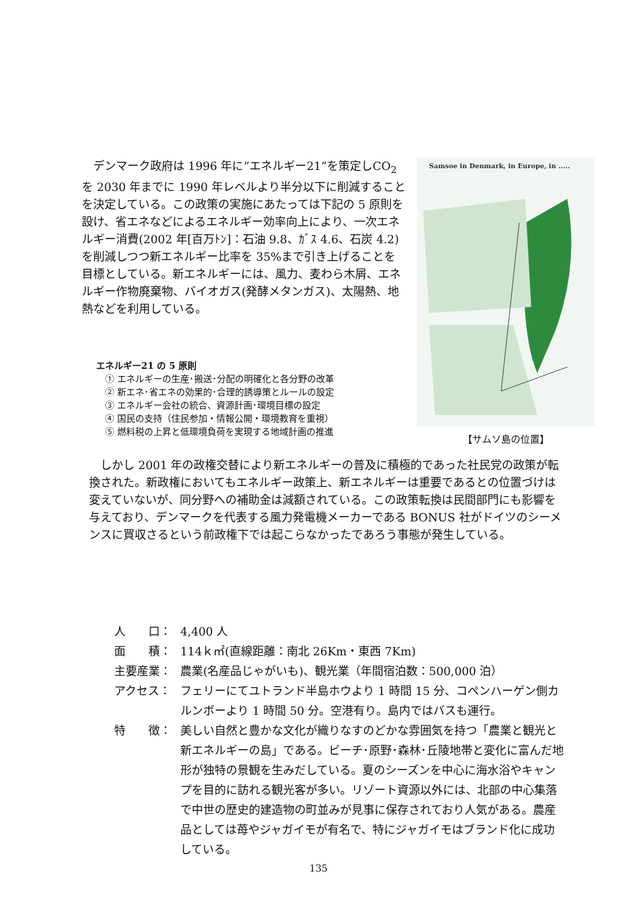デンマーク政府は 1996 年に”エネルギー21”を策定しCO<sub>2</sub>を 2030 年までに 1990 年レベルより半分以下に削減することを決定している。この政策の実施にあたっては下記の 5 原則を設け、省エネなどによるエネルギー効率向上により、一次エネルギー消費(2002 年[百万ﾄﾝ]：石油 9.8、ｶﾞｽ 4.6、石炭 4.2)を削減しつつ新エネルギー比率を 35%まで引き上げることを目標としている。新エネルギーには、風力、麦わら木屑、エネルギー作物廃棄物、バイオガス(発酵メタンガス)、太陽熱、地熱などを利用している。
Samsoe in Denmark, in Europe, in .....
【サムソ島の位置】
エネルギー21 の 5 原則
　① エネルギーの生産･搬送･分配の明確化と各分野の改革
　② 新エネ･省エネの効果的･合理的誘導策とルールの設定
　③ エネルギー会社の統合、資源計画･環境目標の設定
　④ 国民の支持（住民参加・情報公開・環境教育を重視）
　⑤ 燃料税の上昇と低環境負荷を実現する地域計画の推進
　しかし 2001 年の政権交替により新エネルギーの普及に積極的であった社民党の政策が転換された。新政権においてもエネルギー政策上、新エネルギーは重要であるとの位置づけは変えていないが、同分野への補助金は減額されている。この政策転換は民間部門にも影響を与えており、デンマークを代表する風力発電機メーカーである BONUS 社がドイツのシーメンスに買収さるという前政権下では起こらなかったであろう事態が発生している。
人　　口： 4,400 人
面　　積： 114ｋ㎡(直線距離：南北 26Km・東西 7Km)
主要産業： 農業(名産品じゃがいも)、観光業（年間宿泊数：500,000 泊）
アクセス： フェリーにてユトランド半島ホウより 1 時間 15 分、コペンハーゲン側カルンボーより 1 時間 50 分。空港有り。島内ではバスも運行。
特　　徴： 美しい自然と豊かな文化が織りなすのどかな雰囲気を持つ「農業と観光と新エネルギーの島」である。ビーチ･原野･森林･丘陵地帯と変化に富んだ地形が独特の景観を生みだしている。夏のシーズンを中心に海水浴やキャンプを目的に訪れる観光客が多い。リゾート資源以外には、北部の中心集落で中世の歴史的建造物の町並みが見事に保存されており人気がある。農産品としては苺やジャガイモが有名で、特にジャガイモはブランド化に成功している。
135